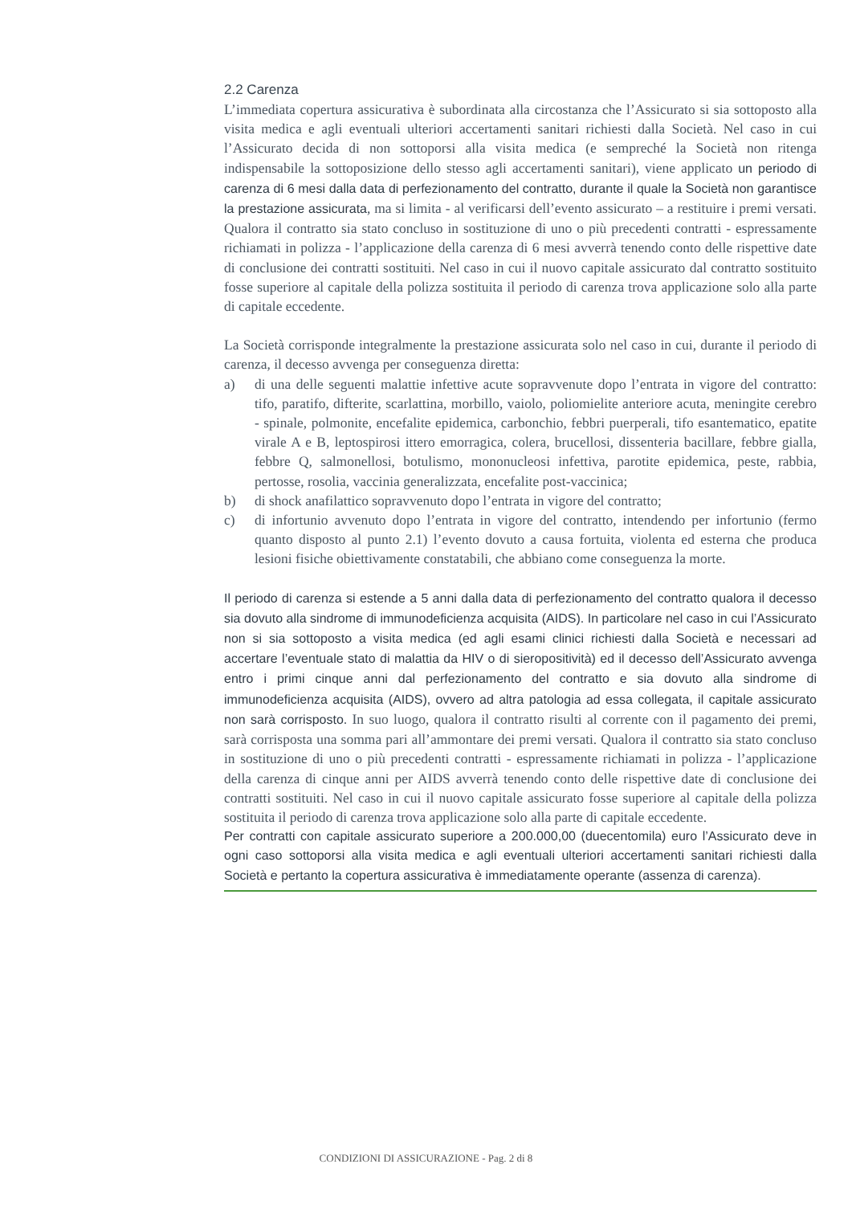2.2 Carenza
L’immediata copertura assicurativa è subordinata alla circostanza che l’Assicurato si sia sottoposto alla visita medica e agli eventuali ulteriori accertamenti sanitari richiesti dalla Società. Nel caso in cui l’Assicurato decida di non sottoporsi alla visita medica (e sempreché la Società non ritenga indispensabile la sottoposizione dello stesso agli accertamenti sanitari), viene applicato un periodo di carenza di 6 mesi dalla data di perfezionamento del contratto, durante il quale la Società non garantisce la prestazione assicurata, ma si limita - al verificarsi dell’evento assicurato – a restituire i premi versati. Qualora il contratto sia stato concluso in sostituzione di uno o più precedenti contratti - espressamente richiamati in polizza - l’applicazione della carenza di 6 mesi avverrà tenendo conto delle rispettive date di conclusione dei contratti sostituiti. Nel caso in cui il nuovo capitale assicurato dal contratto sostituito fosse superiore al capitale della polizza sostituita il periodo di carenza trova applicazione solo alla parte di capitale eccedente.
La Società corrisponde integralmente la prestazione assicurata solo nel caso in cui, durante il periodo di carenza, il decesso avvenga per conseguenza diretta:
a) di una delle seguenti malattie infettive acute sopravvenute dopo l’entrata in vigore del contratto: tifo, paratifo, difterite, scarlattina, morbillo, vaiolo, poliomielite anteriore acuta, meningite cerebro - spinale, polmonite, encefalite epidemica, carbonchio, febbri puerperali, tifo esantematico, epatite virale A e B, leptospirosi ittero emorragica, colera, brucellosi, dissenteria bacillare, febbre gialla, febbre Q, salmonellosi, botulismo, mononucleosi infettiva, parotite epidemica, peste, rabbia, pertosse, rosolia, vaccinia generalizzata, encefalite post-vaccinica;
b) di shock anafilattico sopravvenuto dopo l’entrata in vigore del contratto;
c) di infortunio avvenuto dopo l’entrata in vigore del contratto, intendendo per infortunio (fermo quanto disposto al punto 2.1) l’evento dovuto a causa fortuita, violenta ed esterna che produca lesioni fisiche obiettivamente constatabili, che abbiano come conseguenza la morte.
Il periodo di carenza si estende a 5 anni dalla data di perfezionamento del contratto qualora il decesso sia dovuto alla sindrome di immunodeficienza acquisita (AIDS). In particolare nel caso in cui l’Assicurato non si sia sottoposto a visita medica (ed agli esami clinici richiesti dalla Società e necessari ad accertare l’eventuale stato di malattia da HIV o di sieropositività) ed il decesso dell’Assicurato avvenga entro i primi cinque anni dal perfezionamento del contratto e sia dovuto alla sindrome di immunodeficienza acquisita (AIDS), ovvero ad altra patologia ad essa collegata, il capitale assicurato non sarà corrisposto. In suo luogo, qualora il contratto risulti al corrente con il pagamento dei premi, sarà corrisposta una somma pari all’ammontare dei premi versati. Qualora il contratto sia stato concluso in sostituzione di uno o più precedenti contratti - espressamente richiamati in polizza - l’applicazione della carenza di cinque anni per AIDS avverrà tenendo conto delle rispettive date di conclusione dei contratti sostituiti. Nel caso in cui il nuovo capitale assicurato fosse superiore al capitale della polizza sostituita il periodo di carenza trova applicazione solo alla parte di capitale eccedente.
Per contratti con capitale assicurato superiore a 200.000,00 (duecentomila) euro l’Assicurato deve in ogni caso sottoporsi alla visita medica e agli eventuali ulteriori accertamenti sanitari richiesti dalla Società e pertanto la copertura assicurativa è immediatamente operante (assenza di carenza).
CONDIZIONI DI ASSICURAZIONE - Pag. 2 di 8